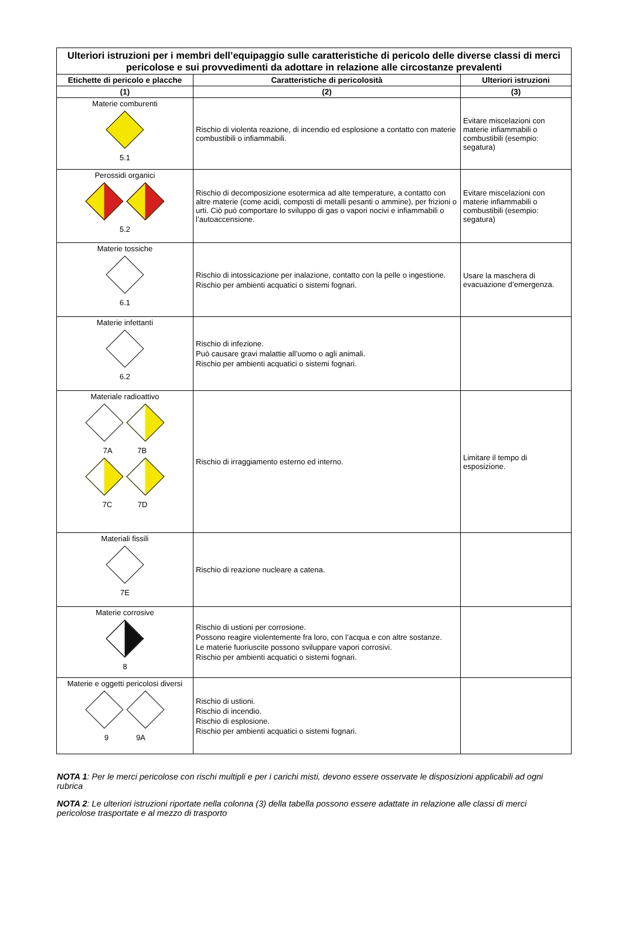| Ulteriori istruzioni per i membri dell’equipaggio sulle caratteristiche di pericolo delle diverse classi di merci pericolose e sui provvedimenti da adottare in relazione alle circostanze prevalenti | | |
| --- | --- | --- |
| Etichette di pericolo e placche | Caratteristiche di pericolosità | Ulteriori istruzioni |
| (1) | (2) | (3) |
| Materie comburenti 5.1 | Rischio di violenta reazione, di incendio ed esplosione a contatto con materie combustibili o infiammabili. | Evitare miscelazioni con materie infiammabili o combustibili (esempio: segatura) |
| Perossidi organici 5.2 | Rischio di decomposizione esotermica ad alte temperature, a contatto con altre materie (come acidi, composti di metalli pesanti o ammine), per frizioni o urti. Ciò può comportare lo sviluppo di gas o vapori nocivi e infiammabili o l’autoaccensione. | Evitare miscelazioni con materie infiammabili o combustibili (esempio: segatura) |
| Materie tossiche 6.1 | Rischio di intossicazione per inalazione, contatto con la pelle o ingestione. Rischio per ambienti acquatici o sistemi fognari. | Usare la maschera di evacuazione d’emergenza. |
| Materie infettanti 6.2 | Rischio di infezione. Può causare gravi malattie all’uomo o agli animali. Rischio per ambienti acquatici o sistemi fognari. | |
| Materiale radioattivo 7A 7B 7C 7D | Rischio di irraggiamento esterno ed interno. | Limitare il tempo di esposizione. |
| Materiali fissili 7E | Rischio di reazione nucleare a catena. | |
| Materie corrosive 8 | Rischio di ustioni per corrosione. Possono reagire violentemente fra loro, con l’acqua e con altre sostanze. Le materie fuoriuscite possono sviluppare vapori corrosivi. Rischio per ambienti acquatici o sistemi fognari. | |
| Materie e oggetti pericolosi diversi 9 9A | Rischio di ustioni. Rischio di incendio. Rischio di esplosione. Rischio per ambienti acquatici o sistemi fognari. | |
NOTA 1: Per le merci pericolose con rischi multipli e per i carichi misti, devono essere osservate le disposizioni applicabili ad ogni rubrica
NOTA 2: Le ulteriori istruzioni riportate nella colonna (3) della tabella possono essere adattate in relazione alle classi di merci pericolose trasportate e al mezzo di trasporto